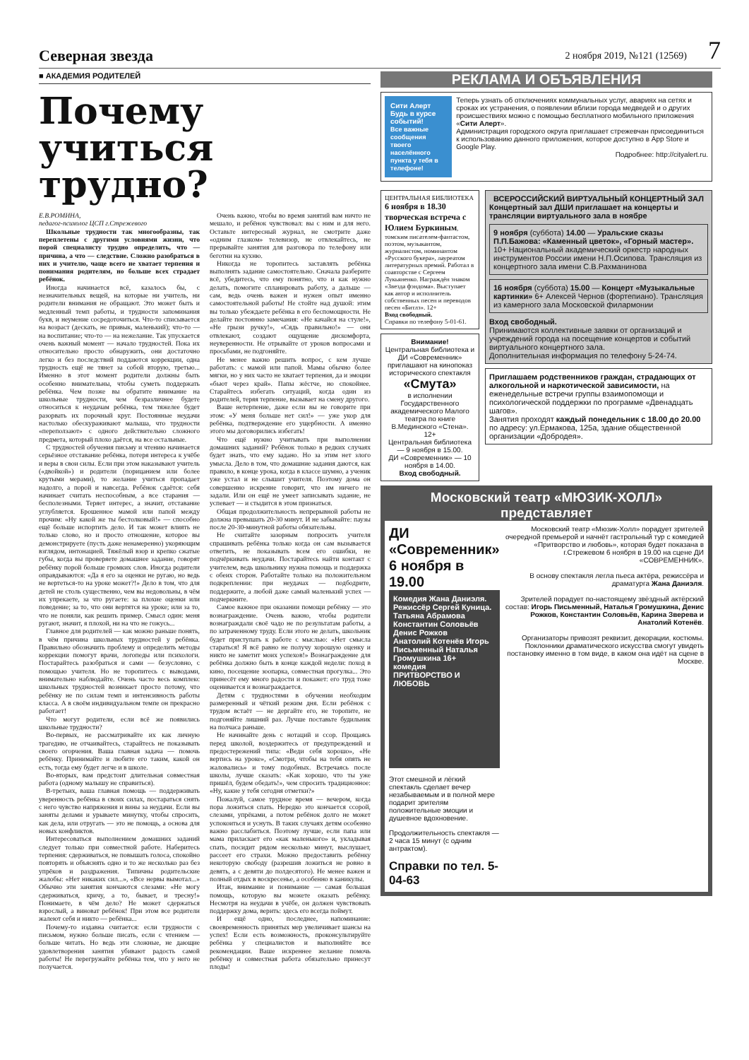Северная звезда
2 ноября 2019, №121 (12569) 7
■ АКАДЕМИЯ РОДИТЕЛЕЙ
Почему учиться трудно?
Е.В.РОМИНА,
педагог-психолог ЦСП г.Стрежевого
Школьные трудности так многообразны, так переплетены с другими условиями жизни, что порой специалисту трудно определить, что — причина, а что — следствие. Сложно разобраться в них и учителю, чаще всего не хватает терпения и понимания родителям, но больше всех страдает ребёнок.
Иногда начинается всё, казалось бы, с незначительных вещей, на которые ни учитель, ни родители внимания не обращают. Это может быть и медленный темп работы, и трудности запоминания букв, и неумение сосредоточиться. Что-то списывается на возраст (дескать, не привык, маленький); что-то — на воспитание; что-то — на нежелание. Так упускается очень важный момент — начало трудностей. Пока их относительно просто обнаружить, они достаточно легко и без последствий поддаются коррекции, одна трудность ещё не тянет за собой вторую, третью... Именно в этот момент родители должны быть особенно внимательны, чтобы суметь поддержать ребёнка. Чем позже вы обратите внимание на школьные трудности, чем безразличнее будете относиться к неудачам ребёнка, тем тяжелее будет разорвать их порочный круг. Постоянные неудачи настолько обескураживают малыша, что трудности «переползают» с одного действительно сложного предмета, который плохо даётся, на все остальные.
С трудностей обучения письму и чтению начинается серьёзное отставание ребёнка, потеря интереса к учёбе и веры в свои силы. Если при этом наказывают учитель («двойкой») и родители (порицанием или более крутыми мерами), то желание учиться пропадает надолго, а порой и навсегда. Ребёнок сдаётся: себя начинает считать неспособным, а все старания — бесполезными. Теряет интерес, а значит, отставание углубляется. Брошенное мамой или папой между прочим: «Ну какой же ты бестолковый!» — способно ещё больше испортить дело. И так может влиять не только слово, но и просто отношение, которое вы демонстрируете (пусть даже ненамеренно) укоряющим взглядом, интонацией. Тяжёлый взор и крепко сжатые губы, когда вы проверяете домашнее задание, говорят ребёнку порой больше громких слов. Иногда родители оправдываются: «Да я его за оценки не ругаю, но ведь не вертеться-то на уроке может?!» Дело в том, что для детей не столь существенно, чем вы недовольны, в чём их упрекаете, за что ругаете: за плохие оценки или поведение; за то, что они вертятся на уроке; или за то, что не поняли, как решить пример. Смысл один: меня ругают, значит, я плохой, ни на что не гожусь...
Главное для родителей — как можно раньше понять, в чём причина школьных трудностей у ребёнка. Правильно обозначить проблему и определить методы коррекции помогут врачи, логопеды или психологи. Постарайтесь разобраться и сами — безусловно, с помощью учителя. Но не торопитесь с выводами, внимательно наблюдайте. Очень часто весь комплекс школьных трудностей возникает просто потому, что ребёнку не по силам темп и интенсивность работы класса. А в своём индивидуальном темпе он прекрасно работает!
Что могут родители, если всё же появились школьные трудности?
Во-первых, не рассматривайте их как личную трагедию, не отчаивайтесь, старайтесь не показывать своего огорчения. Ваша главная задача — помочь ребёнку. Принимайте и любите его таким, какой он есть, тогда ему будет легче и в школе.
Во-вторых, вам предстоит длительная совместная работа (одному малышу не справиться).
В-третьих, ваша главная помощь — поддерживать уверенность ребёнка в своих силах, постараться снять с него чувство напряжения и вины за неудачи. Если вы заняты делами и урываете минутку, чтобы спросить, как дела, или отругать — это не помощь, а основа для новых конфликтов.
Интересоваться выполнением домашних заданий следует только при совместной работе. Наберитесь терпения: сдерживаться, не повышать голоса, спокойно повторять и объяснять одно и то же несколько раз без упрёков и раздражения. Типичны родительские жалобы: «Нет никаких сил...», «Все нервы вымотал...» Обычно эти занятия кончаются слезами: «Не могу сдерживаться, кричу, а то, бывает, и тресну!» Понимаете, в чём дело? Не может сдержаться взрослый, а виноват ребёнок! При этом все родители жалеют себя и никто — ребёнка...
Почему-то издавна считается: если трудности с письмом, нужно больше писать, если с чтением — больше читать. Но ведь эти сложные, не дающие удовлетворения занятия убивают радость самой работы! Не перегружайте ребёнка тем, что у него не получается.
Очень важно, чтобы во время занятий вам ничто не мешало, и ребёнок чувствовал: вы с ним и для него. Оставьте интересный журнал, не смотрите даже «одним глазком» телевизор, не отвлекайтесь, не прерывайте занятия для разговора по телефону или беготни на кухню.
Никогда не торопитесь заставлять ребёнка выполнять задание самостоятельно. Сначала разберите всё, убедитесь, что ему понятно, что и как нужно делать, помогите спланировать работу, а дальше — сам, ведь очень важен и нужен опыт именно самостоятельной работы! Не стойте над душой: этим вы только убеждаете ребёнка в его беспомощности. Не делайте постоянно замечания: «Не качайся на стуле!», «Не грызи ручку!», «Сядь правильно!» — они отвлекают, создают ощущение дискомфорта, неуверенности. Не отрывайте от уроков вопросами и просьбами, не подгоняйте.
Не менее важно решить вопрос, с кем лучше работать: с мамой или папой. Мамы обычно более мягки, но у них часто не хватает терпения, да и эмоции «бьют через край». Папы жёстче, но спокойнее. Старайтесь избегать ситуаций, когда один из родителей, теряя терпение, вызывает на смену другого.
Ваше нетерпение, даже если вы не говорите при этом: «У меня больше нет сил!» — уже укор для ребёнка, подтверждение его ущербности. А именно этого мы договорились избегать!
Что ещё нужно учитывать при выполнении домашних заданий? Ребёнок только в редких случаях будет знать, что ему задано. Но за этим нет злого умысла. Дело в том, что домашние задания даются, как правило, в конце урока, когда в классе шумно, а ученик уже устал и не слышит учителя. Поэтому дома он совершенно искренне говорит, что им ничего не задали. Или он ещё не умеет записывать задание, не успевает — и стыдится в этом признаться.
Общая продолжительность непрерывной работы не должна превышать 20-30 минут. И не забывайте: паузы после 20-30-минутной работы обязательны.
Не считайте зазорным попросить учителя спрашивать ребёнка только когда он сам вызывается ответить, не показывать всем его ошибки, не подчёркивать неудачи. Постарайтесь найти контакт с учителем, ведь школьнику нужна помощь и поддержка с обеих сторон. Работайте только на положительном подкреплении: при неудачах — подбодрите, поддержите, а любой даже самый маленький успех — подчеркните.
Самое важное при оказании помощи ребёнку — это вознаграждение. Очень важно, чтобы родители вознаграждали своё чадо не по результатам работы, а по затраченному труду. Если этого не делать, школьник будет приступать к работе с мыслью: «Нет смысла стараться! Я всё равно не получу хорошую оценку и никто не заметит моих успехов!» Вознаграждение для ребёнка должно быть в конце каждой недели: поход в кино, посещение зоопарка, совместная прогулка... Это принесёт ему много радости и покажет: его труд тоже оценивается и вознаграждается.
Детям с трудностями в обучении необходим размеренный и чёткий режим дня. Если ребёнок с трудом встаёт — не дергайте его, не торопите, не подгоняйте лишний раз. Лучше поставьте будильник на полчаса раньше.
Не начинайте день с нотаций и ссор. Прощаясь перед школой, воздержитесь от предупреждений и предостережений типа: «Веди себя хорошо», «Не вертись на уроке», «Смотри, чтобы на тебя опять не жаловались» и тому подобных. Встречаясь после школы, лучше сказать: «Как хорошо, что ты уже пришёл, будем обедать!», чем спросить традиционное: «Ну, какие у тебя сегодня отметки?»
Пожалуй, самое трудное время — вечером, когда пора ложиться спать. Нередко это кончается ссорой, слезами, упрёками, а потом ребёнок долго не может успокоиться и уснуть. В таких случаях детям особенно важно расслабиться. Поэтому лучше, если папа или мама приласкает его «как маленького» и, укладывая спать, посидит рядом несколько минут, выслушает, рассеет его страхи. Можно предоставить ребёнку некоторую свободу (разрешив ложиться не ровно в девять, а с девяти до полдесятого). Не менее важен и полный отдых в воскресенье, а особенно в каникулы.
Итак, внимание и понимание — самая большая помощь, которую вы можете оказать ребёнку. Несмотря на неудачи в учёбе, он должен чувствовать поддержку дома, верить: здесь его всегда поймут.
И ещё одно, последнее, напоминание: своевременность принятых мер увеличивает шансы на успех! Если есть возможность, проконсультируйте ребёнка у специалистов и выполняйте все рекомендации. Ваше искреннее желание помочь ребёнку и совместная работа обязательно принесут плоды!
РЕКЛАМА И ОБЪЯВЛЕНИЯ
Сити Алерт
Будь в курсе событий!
Все важные сообщения твоего населённого пункта у тебя в телефоне!
Теперь узнать об отключениях коммунальных услуг, авариях на сетях и сроках их устранения, о появлении вблизи города медведей и о других происшествиях можно с помощью бесплатного мобильного приложения «Сити Алерт».
Администрация городского округа приглашает стрежевчан присоединиться к использованию данного приложения, которое доступно в App Store и Google Play.
Подробнее: http://cityalert.ru.
ЦЕНТРАЛЬНАЯ БИБЛИОТЕКА
6 ноября в 18.30 творческая встреча с Юлием Буркиным, томским писателем-фантастом, поэтом, музыкантом, журналистом, номинантом «Русского букера», лауреатом литературных премий. Работал в соавторстве с Сергеем Лукьяненко. Награждён знаком «Звезда фэндома». Выступает как автор и исполнитель собственных песен и переводов песен «Битлз». 12+
Вход свободный.
Справки по телефону 5-01-61.
Внимание!
Центральная библиотека и ДИ «Современник» приглашают на кинопоказ исторического спектакля
«Смута»
в исполнении Государственного академического Малого театра по книге В.Мединского «Стена». 12+
Центральная библиотека — 9 ноября в 15.00.
ДИ «Современник» — 10 ноября в 14.00.
Вход свободный.
ВСЕРОССИЙСКИЙ ВИРТУАЛЬНЫЙ КОНЦЕРТНЫЙ ЗАЛ
Концертный зал ДШИ приглашает на концерты и трансляции виртуального зала в ноябре
9 ноября (суббота) 14.00 — Уральские сказы П.П.Бажова: «Каменный цветок», «Горный мастер». 10+ Национальный академический оркестр народных инструментов России имени Н.П.Осипова. Трансляция из концертного зала имени С.В.Рахманинова
16 ноября (суббота) 15.00 — Концерт «Музыкальные картинки» 6+ Алексей Чернов (фортепиано). Трансляция из камерного зала Московской филармонии
Вход свободный.
Принимаются коллективные заявки от организаций и учреждений города на посещение концертов и событий виртуального концертного зала.
Дополнительная информация по телефону 5-24-74.
Приглашаем родственников граждан, страдающих от алкогольной и наркотической зависимости, на еженедельные встречи группы взаимопомощи и психологической поддержки по программе «Двенадцать шагов».
Занятия проходят каждый понедельник с 18.00 до 20.00 по адресу: ул.Ермакова, 125а, здание общественной организации «Добродея».
Московский театр «МЮЗИК-ХОЛЛ» представляет
ДИ «Современник»
6 ноября в 19.00
Комедия Жана Даниэля. Режиссёр Сергей Куница.
Татьяна Абрамова Константин Соловьёв Денис Рожков
Анатолий Котенёв Игорь Письменный Наталья Громушкина 16+
комедия
ПРИТВОРСТВО И ЛЮБОВЬ
Этот смешной и лёгкий спектакль сделает вечер незабываемым и в полной мере подарит зрителям положительные эмоции и душевное вдохновение.
Продолжительность спектакля — 2 часа 15 минут (с одним антрактом).
Справки по тел. 5-04-63
Московский театр «Мюзик-Холл» порадует зрителей очередной премьерой и начнёт гастрольный тур с комедией «Притворство и любовь», которая будет показана в г.Стрежевом 6 ноября в 19.00 на сцене ДИ «СОВРЕМЕННИК».
В основу спектакля легла пьеса актёра, режиссёра и драматурга Жана Даниэля.
Зрителей порадует по-настоящему звёздный актёрский состав: Игорь Письменный, Наталья Громушкина, Денис Рожков, Константин Соловьёв, Карина Зверева и Анатолий Котенёв.
Организаторы привозят реквизит, декорации, костюмы. Поклонники драматического искусства смогут увидеть постановку именно в том виде, в каком она идёт на сцене в Москве.